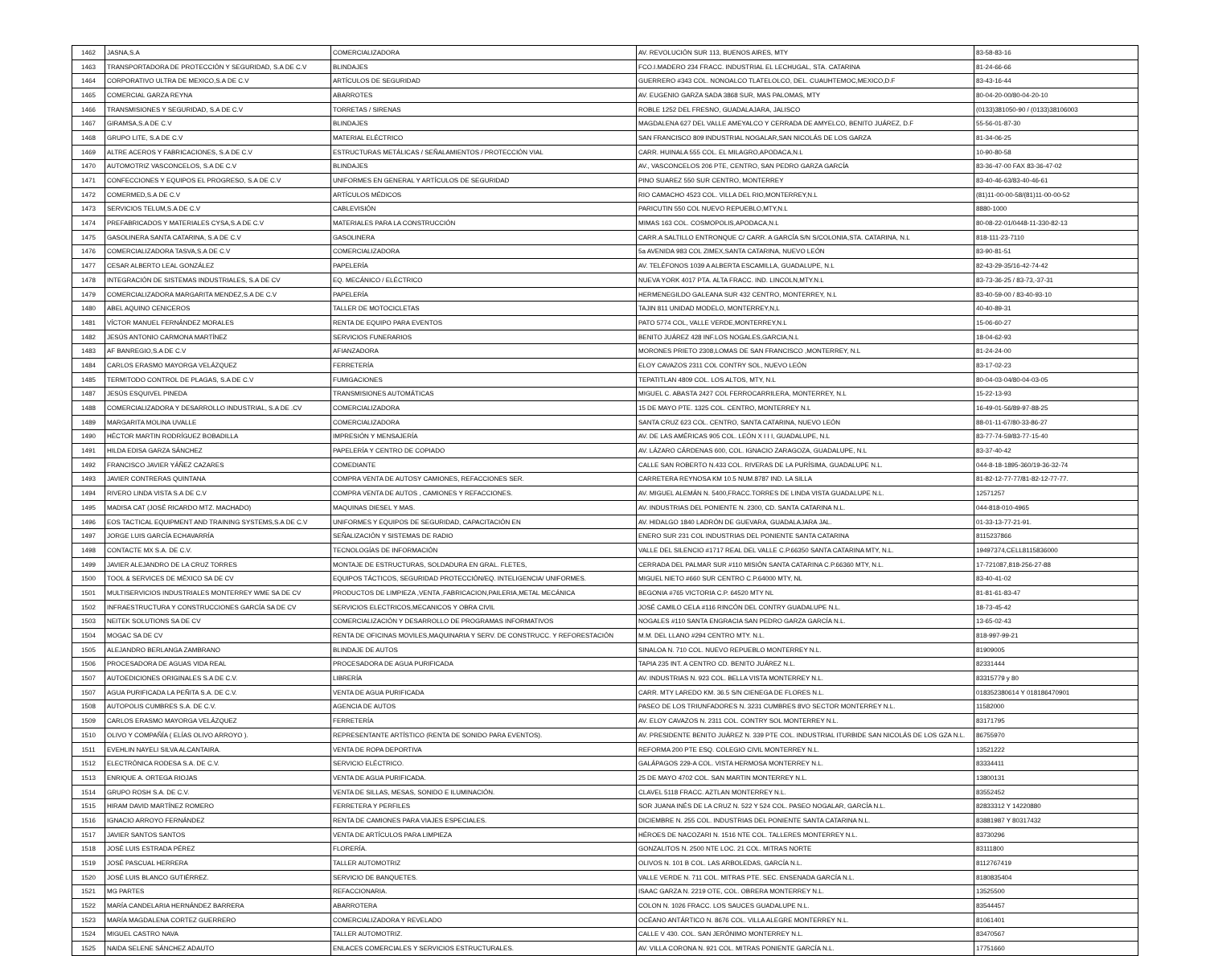| 1462 | JASNA,S.A | COMERCIALIZADORA | AV. REVOLUCIÓN SUR 113, BUENOS AIRES, MTY | 83-58-83-16 |
| 1463 | TRANSPORTADORA DE PROTECCIÓN Y SEGURIDAD, S.A DE C.V | BLINDAJES | FCO.I.MADERO 234 FRACC. INDUSTRIAL EL LECHUGAL, STA. CATARINA | 81-24-66-66 |
| 1464 | CORPORATIVO ULTRA DE MEXICO,S.A DE C.V | ARTÍCULOS DE SEGURIDAD | GUERRERO #343 COL. NONOALCO TLATELOLCO, DEL. CUAUHTEMOC,MEXICO,D.F | 83-43-16-44 |
| 1465 | COMERCIAL GARZA REYNA | ABARROTES | AV. EUGENIO GARZA SADA 3868 SUR, MAS PALOMAS, MTY | 80-04-20-00/80-04-20-10 |
| 1466 | TRANSMISIONES Y SEGURIDAD, S.A DE C.V | TORRETAS / SIRENAS | ROBLE 1252 DEL FRESNO, GUADALAJARA, JALISCO | (0133)381050-90 / (0133)38106003 |
| 1467 | GIRAMSA,S.A DE C.V | BLINDAJES | MAGDALENA 627 DEL VALLE AMEYALCO Y CERRADA DE AMYELCO, BENITO JUÁREZ, D.F | 55-56-01-87-30 |
| 1468 | GRUPO LITE, S.A DE C.V | MATERIAL ELÉCTRICO | SAN FRANCISCO 809 INDUSTRIAL NOGALAR,SAN NICOLÁS DE LOS GARZA | 81-34-06-25 |
| 1469 | ALTRE ACEROS Y FABRICACIONES, S.A DE C.V | ESTRUCTURAS METÁLICAS / SEÑALAMIENTOS / PROTECCIÓN VIAL | CARR. HUINALA 555 COL. EL MILAGRO,APODACA,N.L | 10-90-80-58 |
| 1470 | AUTOMOTRIZ VASCONCELOS, S.A DE C.V | BLINDAJES | AV., VASCONCELOS 206 PTE, CENTRO, SAN PEDRO GARZA GARCÍA | 83-36-47-00 FAX 83-36-47-02 |
| 1471 | CONFECCIONES Y EQUIPOS EL PROGRESO, S.A DE C.V | UNIFORMES EN GENERAL Y ARTÍCULOS DE SEGURIDAD | PINO SUAREZ 550 SUR CENTRO, MONTERREY | 83-40-46-63/83-40-46-61 |
| 1472 | COMERMED,S.A DE C.V | ARTÍCULOS MÉDICOS | RIO CAMACHO 4523 COL. VILLA DEL RIO,MONTERREY,N.L | (81)11-00-00-58/(81)11-00-00-52 |
| 1473 | SERVICIOS TELUM,S.A DE C.V | CABLEVISIÓN | PARICUTIN 550 COL NUEVO REPUEBLO,MTY,N.L | 8880-1000 |
| 1474 | PREFABRICADOS Y MATERIALES CYSA,S.A DE C.V | MATERIALES PARA LA CONSTRUCCIÓN | MIMAS 163 COL. COSMOPOLIS,APODACA,N.L | 80-08-22-01/0448-11-330-82-13 |
| 1475 | GASOLINERA SANTA CATARINA, S.A DE C.V | GASOLINERA | CARR.A SALTILLO ENTRONQUE C/ CARR. A GARCÍA S/N S/COLONIA,STA. CATARINA, N.L | 818-111-23-7110 |
| 1476 | COMERCIALIZADORA TASVA,S.A DE C.V | COMERCIALIZADORA | 5a AVENIDA 983 COL ZIMEX,SANTA CATARINA, NUEVO LEÓN | 83-90-81-51 |
| 1477 | CESAR ALBERTO LEAL GONZÁLEZ | PAPELERÍA | AV. TELÉFONOS 1039 A ALBERTA ESCAMILLA, GUADALUPE, N.L | 82-43-29-35/16-42-74-42 |
| 1478 | INTEGRACIÓN DE SISTEMAS INDUSTRIALES, S.A DE CV | EQ. MECÁNICO / ELÉCTRICO | NUEVA YORK 4017 PTA. ALTA FRACC. IND. LINCOLN,MTY.N.L | 83-73-36-25 / 83-73,-37-31 |
| 1479 | COMERCIALIZADORA MARGARITA MENDEZ,S.A DE C.V | PAPELERÍA | HERMENEGILDO GALEANA SUR 432 CENTRO, MONTERREY, N.L | 83-40-59-00 / 83-40-93-10 |
| 1480 | ABEL AQUINO CENICEROS | TALLER DE MOTOCICLETAS | TAJIN 811 UNIDAD MODELO, MONTERREY,N,L | 40-40-89-31 |
| 1481 | VÍCTOR MANUEL FERNÁNDEZ MORALES | RENTA DE EQUIPO PARA EVENTOS | PATO 5774 COL, VALLE VERDE,MONTERREY,N.L | 15-06-60-27 |
| 1482 | JESÚS ANTONIO CARMONA MARTÍNEZ | SERVICIOS FUNERARIOS | BENITO JUÁREZ 428 INF.LOS NOGALES,GARCIA,N.L | 18-04-62-93 |
| 1483 | AF BANREGIO,S.A DE C.V | AFIANZADORA | MORONES PRIETO 2308,LOMAS DE SAN FRANCISCO ,MONTERREY, N.L | 81-24-24-00 |
| 1484 | CARLOS ERASMO MAYORGA VELÁZQUEZ | FERRETERÍA | ELOY CAVAZOS 2311 COL CONTRY SOL, NUEVO LEÓN | 83-17-02-23 |
| 1485 | TERMITODO CONTROL DE PLAGAS, S.A DE C.V | FUMIGACIONES | TEPATITLAN 4809 COL. LOS ALTOS, MTY, N.L | 80-04-03-04/80-04-03-05 |
| 1487 | JESÚS ESQUIVEL PINEDA | TRANSMISIONES AUTOMÁTICAS | MIGUEL C. ABASTA 2427 COL FERROCARRILERA, MONTERREY, N.L | 15-22-13-93 |
| 1488 | COMERCIALIZADORA Y DESARROLLO INDUSTRIAL, S.A DE .CV | COMERCIALIZADORA | 15 DE MAYO PTE. 1325 COL. CENTRO, MONTERREY N.L | 16-49-01-56/89-97-88-25 |
| 1489 | MARGARITA MOLINA UVALLE | COMERCIALIZADORA | SANTA CRUZ 623 COL. CENTRO, SANTA CATARINA, NUEVO LEÓN | 88-01-11-67/80-33-86-27 |
| 1490 | HÉCTOR MARTIN RODRÍGUEZ BOBADILLA | IMPRESIÓN Y MENSAJERÍA | AV. DE LAS AMÉRICAS 905 COL. LEÓN X I I I, GUADALUPE, N.L | 83-77-74-59/83-77-15-40 |
| 1491 | HILDA EDISA GARZA SÁNCHEZ | PAPELERÍA Y CENTRO DE COPIADO | AV. LÁZARO CÁRDENAS 600, COL. IGNACIO ZARAGOZA, GUADALUPE, N.L | 83-37-40-42 |
| 1492 | FRANCISCO JAVIER YÁÑEZ CAZARES | COMEDIANTE | CALLE SAN ROBERTO N.433 COL. RIVERAS DE LA PURÍSIMA, GUADALUPE N.L. | 044-8-18-1895-360/19-36-32-74 |
| 1493 | JAVIER CONTRERAS QUINTANA | COMPRA VENTA DE AUTOSY CAMIONES, REFACCIONES SER. | CARRETERA REYNOSA KM 10.5 NUM.8787 IND. LA SILLA | 81-82-12-77-77/81-82-12-77-77. |
| 1494 | RIVERO LINDA VISTA S.A DE C.V | COMPRA VENTA DE AUTOS , CAMIONES Y REFACCIONES. | AV. MIGUEL ALEMÁN N. 5400,FRACC.TORRES DE LINDA VISTA GUADALUPE N.L. | 12571257 |
| 1495 | MADISA CAT (JOSÉ RICARDO MTZ. MACHADO) | MAQUINAS DIESEL Y MAS. | AV. INDUSTRIAS DEL PONIENTE N. 2300, CD. SANTA CATARINA N.L. | 044-818-010-4965 |
| 1496 | EOS TACTICAL EQUIPMENT AND TRAINING SYSTEMS,S.A DE C.V | UNIFORMES Y EQUIPOS DE SEGURIDAD, CAPACITACIÓN EN | AV. HIDALGO 1840 LADRÓN DE GUEVARA, GUADALAJARA JAL. | 01-33-13-77-21-91. |
| 1497 | JORGE LUIS GARCÍA ECHAVARRÍA | SEÑALIZACIÓN Y SISTEMAS DE RADIO | ENERO SUR 231 COL INDUSTRIAS DEL PONIENTE SANTA CATARINA | 8115237866 |
| 1498 | CONTACTE MX S.A. DE C.V. | TECNOLOGÍAS DE INFORMACIÓN | VALLE DEL SILENCIO #1717 REAL DEL VALLE C.P.66350 SANTA CATARINA MTY, N.L. | 19497374,CELL8115836000 |
| 1499 | JAVIER ALEJANDRO DE LA CRUZ TORRES | MONTAJE DE ESTRUCTURAS, SOLDADURA EN GRAL. FLETES, | CERRADA DEL PALMAR SUR #110 MISIÓN SANTA CATARINA C.P.66360 MTY, N.L. | 17-721087,818-256-27-88 |
| 1500 | TOOL & SERVICES DE MÉXICO SA DE CV | EQUIPOS TÁCTICOS, SEGURIDAD PROTECCIÓN/EQ. INTELIGENCIA/ UNIFORMES. | MIGUEL NIETO #660 SUR CENTRO C.P.64000 MTY, NL | 83-40-41-02 |
| 1501 | MULTISERVICIOS INDUSTRIALES MONTERREY WME SA DE CV | PRODUCTOS DE LIMPIEZA ,VENTA ,FABRICACION,PAILERIA,METAL MECÁNICA | BEGONIA #765 VICTORIA C.P. 64520 MTY NL | 81-81-61-83-47 |
| 1502 | INFRAESTRUCTURA Y CONSTRUCCIONES GARCÍA SA DE CV | SERVICIOS ELECTRICOS,MECANICOS Y OBRA CIVIL | JOSÉ CAMILO CELA #116 RINCÓN DEL CONTRY GUADALUPE N.L. | 18-73-45-42 |
| 1503 | NEITEK SOLUTIONS SA DE CV | COMERCIALIZACIÓN Y DESARROLLO DE PROGRAMAS INFORMATIVOS | NOGALES #110 SANTA ENGRACIA SAN PEDRO GARZA GARCÍA N.L. | 13-65-02-43 |
| 1504 | MOGAC SA DE CV | RENTA DE OFICINAS MOVILES,MAQUINARIA Y SERV. DE CONSTRUCC. Y REFORESTACIÓN | M.M. DEL LLANO #294 CENTRO MTY. N.L. | 818-997-99-21 |
| 1505 | ALEJANDRO BERLANGA ZAMBRANO | BLINDAJE DE AUTOS | SINALOA N. 710 COL. NUEVO REPUEBLO MONTERREY N.L. | 81909005 |
| 1506 | PROCESADORA DE AGUAS VIDA REAL | PROCESADORA DE AGUA PURIFICADA | TAPIA 235 INT. A CENTRO CD. BENITO JUÁREZ N.L. | 82331444 |
| 1507 | AUTOEDICIONES ORIGINALES S.A DE C.V. | LIBRERÍA | AV. INDUSTRIAS N. 923 COL. BELLA VISTA MONTERREY N.L. | 83315779 y 80 |
| 1507 | AGUA PURIFICADA LA PEÑITA S.A. DE C.V. | VENTA DE AGUA PURIFICADA | CARR. MTY LAREDO KM. 36.5 S/N CIENEGA DE FLORES N.L. | 018352380614 Y 018186470901 |
| 1508 | AUTOPOLIS CUMBRES S.A. DE C.V. | AGENCIA DE AUTOS | PASEO DE LOS TRIUNFADORES N. 3231 CUMBRES 8VO SECTOR MONTERREY N.L. | 11582000 |
| 1509 | CARLOS ERASMO MAYORGA VELÁZQUEZ | FERRETERÍA | AV. ELOY CAVAZOS N. 2311 COL. CONTRY SOL MONTERREY N.L. | 83171795 |
| 1510 | OLIVO Y COMPAÑÍA ( ELÍAS OLIVO ARROYO ). | REPRESENTANTE ARTÍSTICO (RENTA DE SONIDO PARA EVENTOS). | AV. PRESIDENTE BENITO JUÁREZ N. 339 PTE COL. INDUSTRIAL ITURBIDE SAN NICOLÁS DE LOS GZA N.L. | 86755970 |
| 1511 | EVEHLIN NAYELI SILVA ALCANTAIRA. | VENTA DE ROPA DEPORTIVA | REFORMA 200 PTE ESQ. COLEGIO CIVIL MONTERREY N.L. | 13521222 |
| 1512 | ELECTRÓNICA RODESA S.A. DE C.V. | SERVICIO ELÉCTRICO. | GALÁPAGOS 229-A COL. VISTA HERMOSA MONTERREY N.L. | 83334411 |
| 1513 | ENRIQUE A. ORTEGA RIOJAS | VENTA DE AGUA PURIFICADA. | 25 DE MAYO 4702 COL. SAN MARTIN MONTERREY N.L. | 13800131 |
| 1514 | GRUPO ROSH S.A. DE C.V. | VENTA DE SILLAS, MESAS, SONIDO E ILUMINACIÓN. | CLAVEL 5118 FRACC. AZTLAN MONTERREY N.L. | 83552452 |
| 1515 | HIRAM DAVID MARTÍNEZ ROMERO | FERRETERA Y PERFILES | SOR JUANA INÉS DE LA CRUZ N. 522 Y 524 COL. PASEO NOGALAR, GARCÍA N.L. | 82833312 Y 14220880 |
| 1516 | IGNACIO ARROYO FERNÁNDEZ | RENTA DE CAMIONES PARA VIAJES ESPECIALES. | DICIEMBRE N. 255 COL. INDUSTRIAS DEL PONIENTE SANTA CATARINA N.L. | 83881987 Y 80317432 |
| 1517 | JAVIER SANTOS SANTOS | VENTA DE ARTÍCULOS PARA LIMPIEZA | HÉROES DE NACOZARI N. 1516 NTE COL. TALLERES MONTERREY N.L. | 83730296 |
| 1518 | JOSÉ LUIS ESTRADA PÉREZ | FLORERÍA. | GONZALITOS N. 2500 NTE LOC. 21 COL. MITRAS NORTE | 83111800 |
| 1519 | JOSÉ PASCUAL HERRERA | TALLER AUTOMOTRIZ | OLIVOS N. 101 B COL. LAS ARBOLEDAS, GARCÍA N.L. | 8112767419 |
| 1520 | JOSÉ LUIS BLANCO GUTIÉRREZ. | SERVICIO DE BANQUETES. | VALLE VERDE N. 711 COL. MITRAS PTE. SEC. ENSENADA GARCÍA N.L. | 8180835404 |
| 1521 | MG PARTES | REFACCIONARIA. | ISAAC GARZA N. 2219 OTE, COL. OBRERA MONTERREY N.L. | 13525500 |
| 1522 | MARÍA CANDELARIA HERNÁNDEZ BARRERA | ABARROTERA | COLON N. 1026 FRACC. LOS SAUCES GUADALUPE N.L. | 83544457 |
| 1523 | MARÍA MAGDALENA CORTEZ GUERRERO | COMERCIALIZADORA Y REVELADO | OCÉANO ANTÁRTICO N. 8676 COL. VILLA ALEGRE MONTERREY N.L. | 81061401 |
| 1524 | MIGUEL CASTRO NAVA | TALLER AUTOMOTRIZ. | CALLE V 430. COL. SAN JERÓNIMO MONTERREY N.L. | 83470567 |
| 1525 | NAIDA SELENE SÁNCHEZ ADAUTO | ENLACES COMERCIALES Y SERVICIOS ESTRUCTURALES. | AV. VILLA CORONA N. 921 COL. MITRAS PONIENTE GARCÍA N.L. | 17751660 |